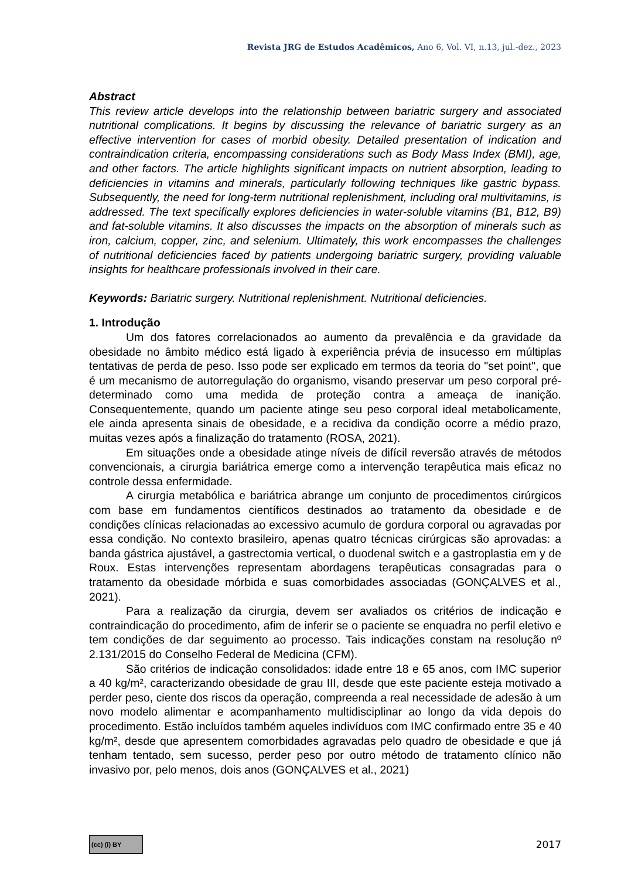Revista JRG de Estudos Acadêmicos, Ano 6, Vol. VI, n.13, jul.-dez., 2023
Abstract
This review article develops into the relationship between bariatric surgery and associated nutritional complications. It begins by discussing the relevance of bariatric surgery as an effective intervention for cases of morbid obesity. Detailed presentation of indication and contraindication criteria, encompassing considerations such as Body Mass Index (BMI), age, and other factors. The article highlights significant impacts on nutrient absorption, leading to deficiencies in vitamins and minerals, particularly following techniques like gastric bypass. Subsequently, the need for long-term nutritional replenishment, including oral multivitamins, is addressed. The text specifically explores deficiencies in water-soluble vitamins (B1, B12, B9) and fat-soluble vitamins. It also discusses the impacts on the absorption of minerals such as iron, calcium, copper, zinc, and selenium. Ultimately, this work encompasses the challenges of nutritional deficiencies faced by patients undergoing bariatric surgery, providing valuable insights for healthcare professionals involved in their care.
Keywords: Bariatric surgery. Nutritional replenishment. Nutritional deficiencies.
1. Introdução
Um dos fatores correlacionados ao aumento da prevalência e da gravidade da obesidade no âmbito médico está ligado à experiência prévia de insucesso em múltiplas tentativas de perda de peso. Isso pode ser explicado em termos da teoria do "set point", que é um mecanismo de autorregulação do organismo, visando preservar um peso corporal pré-determinado como uma medida de proteção contra a ameaça de inanição. Consequentemente, quando um paciente atinge seu peso corporal ideal metabolicamente, ele ainda apresenta sinais de obesidade, e a recidiva da condição ocorre a médio prazo, muitas vezes após a finalização do tratamento (ROSA, 2021).
Em situações onde a obesidade atinge níveis de difícil reversão através de métodos convencionais, a cirurgia bariátrica emerge como a intervenção terapêutica mais eficaz no controle dessa enfermidade.
A cirurgia metabólica e bariátrica abrange um conjunto de procedimentos cirúrgicos com base em fundamentos científicos destinados ao tratamento da obesidade e de condições clínicas relacionadas ao excessivo acumulo de gordura corporal ou agravadas por essa condição. No contexto brasileiro, apenas quatro técnicas cirúrgicas são aprovadas: a banda gástrica ajustável, a gastrectomia vertical, o duodenal switch e a gastroplastia em y de Roux. Estas intervenções representam abordagens terapêuticas consagradas para o tratamento da obesidade mórbida e suas comorbidades associadas (GONÇALVES et al., 2021).
Para a realização da cirurgia, devem ser avaliados os critérios de indicação e contraindicação do procedimento, afim de inferir se o paciente se enquadra no perfil eletivo e tem condições de dar seguimento ao processo. Tais indicações constam na resolução nº 2.131/2015 do Conselho Federal de Medicina (CFM).
São critérios de indicação consolidados: idade entre 18 e 65 anos, com IMC superior a 40 kg/m², caracterizando obesidade de grau III, desde que este paciente esteja motivado a perder peso, ciente dos riscos da operação, compreenda a real necessidade de adesão à um novo modelo alimentar e acompanhamento multidisciplinar ao longo da vida depois do procedimento. Estão incluídos também aqueles indivíduos com IMC confirmado entre 35 e 40 kg/m², desde que apresentem comorbidades agravadas pelo quadro de obesidade e que já tenham tentado, sem sucesso, perder peso por outro método de tratamento clínico não invasivo por, pelo menos, dois anos (GONÇALVES et al., 2021)
(cc) (i) BY
2017